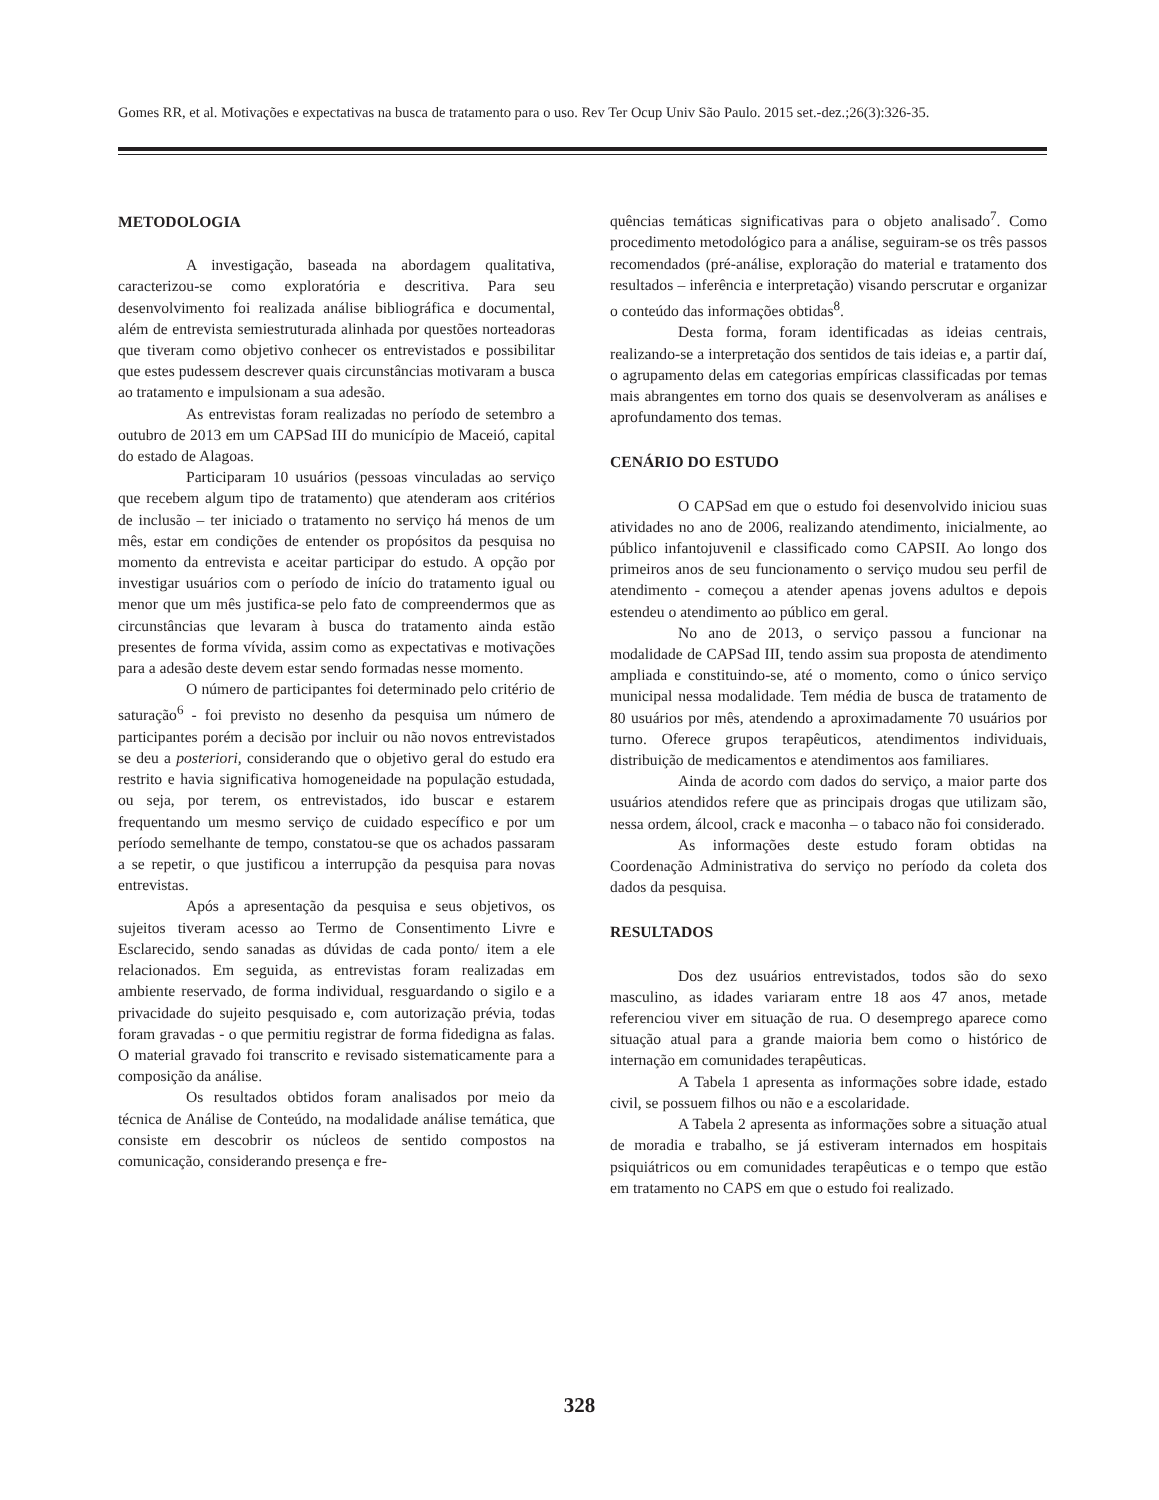Gomes RR, et al. Motivações e expectativas na busca de tratamento para o uso. Rev Ter Ocup Univ São Paulo. 2015 set.-dez.;26(3):326-35.
METODOLOGIA
A investigação, baseada na abordagem qualitativa, caracterizou-se como exploratória e descritiva. Para seu desenvolvimento foi realizada análise bibliográfica e documental, além de entrevista semiestruturada alinhada por questões norteadoras que tiveram como objetivo conhecer os entrevistados e possibilitar que estes pudessem descrever quais circunstâncias motivaram a busca ao tratamento e impulsionam a sua adesão.
As entrevistas foram realizadas no período de setembro a outubro de 2013 em um CAPSad III do município de Maceió, capital do estado de Alagoas.
Participaram 10 usuários (pessoas vinculadas ao serviço que recebem algum tipo de tratamento) que atenderam aos critérios de inclusão – ter iniciado o tratamento no serviço há menos de um mês, estar em condições de entender os propósitos da pesquisa no momento da entrevista e aceitar participar do estudo. A opção por investigar usuários com o período de início do tratamento igual ou menor que um mês justifica-se pelo fato de compreendermos que as circunstâncias que levaram à busca do tratamento ainda estão presentes de forma vívida, assim como as expectativas e motivações para a adesão deste devem estar sendo formadas nesse momento.
O número de participantes foi determinado pelo critério de saturação<sup>6</sup> - foi previsto no desenho da pesquisa um número de participantes porém a decisão por incluir ou não novos entrevistados se deu a posteriori, considerando que o objetivo geral do estudo era restrito e havia significativa homogeneidade na população estudada, ou seja, por terem, os entrevistados, ido buscar e estarem frequentando um mesmo serviço de cuidado específico e por um período semelhante de tempo, constatou-se que os achados passaram a se repetir, o que justificou a interrupção da pesquisa para novas entrevistas.
Após a apresentação da pesquisa e seus objetivos, os sujeitos tiveram acesso ao Termo de Consentimento Livre e Esclarecido, sendo sanadas as dúvidas de cada ponto/ item a ele relacionados. Em seguida, as entrevistas foram realizadas em ambiente reservado, de forma individual, resguardando o sigilo e a privacidade do sujeito pesquisado e, com autorização prévia, todas foram gravadas - o que permitiu registrar de forma fidedigna as falas. O material gravado foi transcrito e revisado sistematicamente para a composição da análise.
Os resultados obtidos foram analisados por meio da técnica de Análise de Conteúdo, na modalidade análise temática, que consiste em descobrir os núcleos de sentido compostos na comunicação, considerando presença e fre-
quências temáticas significativas para o objeto analisado<sup>7</sup>. Como procedimento metodológico para a análise, seguiram-se os três passos recomendados (pré-análise, exploração do material e tratamento dos resultados – inferência e interpretação) visando perscrutar e organizar o conteúdo das informações obtidas<sup>8</sup>.
Desta forma, foram identificadas as ideias centrais, realizando-se a interpretação dos sentidos de tais ideias e, a partir daí, o agrupamento delas em categorias empíricas classificadas por temas mais abrangentes em torno dos quais se desenvolveram as análises e aprofundamento dos temas.
CENÁRIO DO ESTUDO
O CAPSad em que o estudo foi desenvolvido iniciou suas atividades no ano de 2006, realizando atendimento, inicialmente, ao público infantojuvenil e classificado como CAPSII. Ao longo dos primeiros anos de seu funcionamento o serviço mudou seu perfil de atendimento - começou a atender apenas jovens adultos e depois estendeu o atendimento ao público em geral.
No ano de 2013, o serviço passou a funcionar na modalidade de CAPSad III, tendo assim sua proposta de atendimento ampliada e constituindo-se, até o momento, como o único serviço municipal nessa modalidade. Tem média de busca de tratamento de 80 usuários por mês, atendendo a aproximadamente 70 usuários por turno. Oferece grupos terapêuticos, atendimentos individuais, distribuição de medicamentos e atendimentos aos familiares.
Ainda de acordo com dados do serviço, a maior parte dos usuários atendidos refere que as principais drogas que utilizam são, nessa ordem, álcool, crack e maconha – o tabaco não foi considerado.
As informações deste estudo foram obtidas na Coordenação Administrativa do serviço no período da coleta dos dados da pesquisa.
RESULTADOS
Dos dez usuários entrevistados, todos são do sexo masculino, as idades variaram entre 18 aos 47 anos, metade referenciou viver em situação de rua. O desemprego aparece como situação atual para a grande maioria bem como o histórico de internação em comunidades terapêuticas.
A Tabela 1 apresenta as informações sobre idade, estado civil, se possuem filhos ou não e a escolaridade.
A Tabela 2 apresenta as informações sobre a situação atual de moradia e trabalho, se já estiveram internados em hospitais psiquiátricos ou em comunidades terapêuticas e o tempo que estão em tratamento no CAPS em que o estudo foi realizado.
328